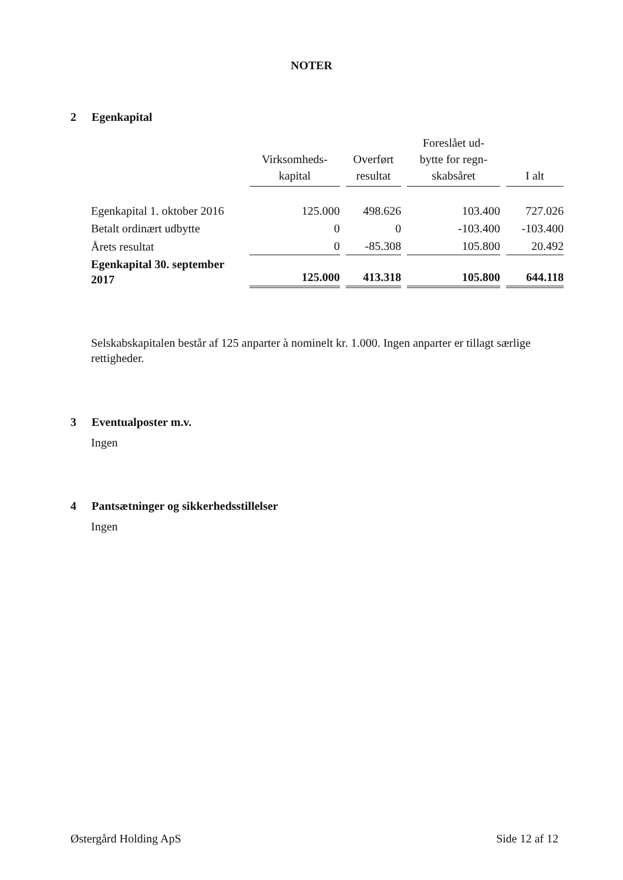NOTER
2 Egenkapital
| | Virksomheds- kapital | Overført resultat | Foreslået ud- bytte for regn- skabsåret | I alt |
| --- | --- | --- | --- | --- |
| Egenkapital 1. oktober 2016 | 125.000 | 498.626 | 103.400 | 727.026 |
| Betalt ordinært udbytte | 0 | 0 | -103.400 | -103.400 |
| Årets resultat | 0 | -85.308 | 105.800 | 20.492 |
| Egenkapital 30. september 2017 | 125.000 | 413.318 | 105.800 | 644.118 |
Selskabskapitalen består af 125 anparter à nominelt kr. 1.000. Ingen anparter er tillagt særlige rettigheder.
3 Eventualposter m.v.
Ingen
4 Pantsætninger og sikkerhedsstillelser
Ingen
Østergård Holding ApS Side 12 af 12